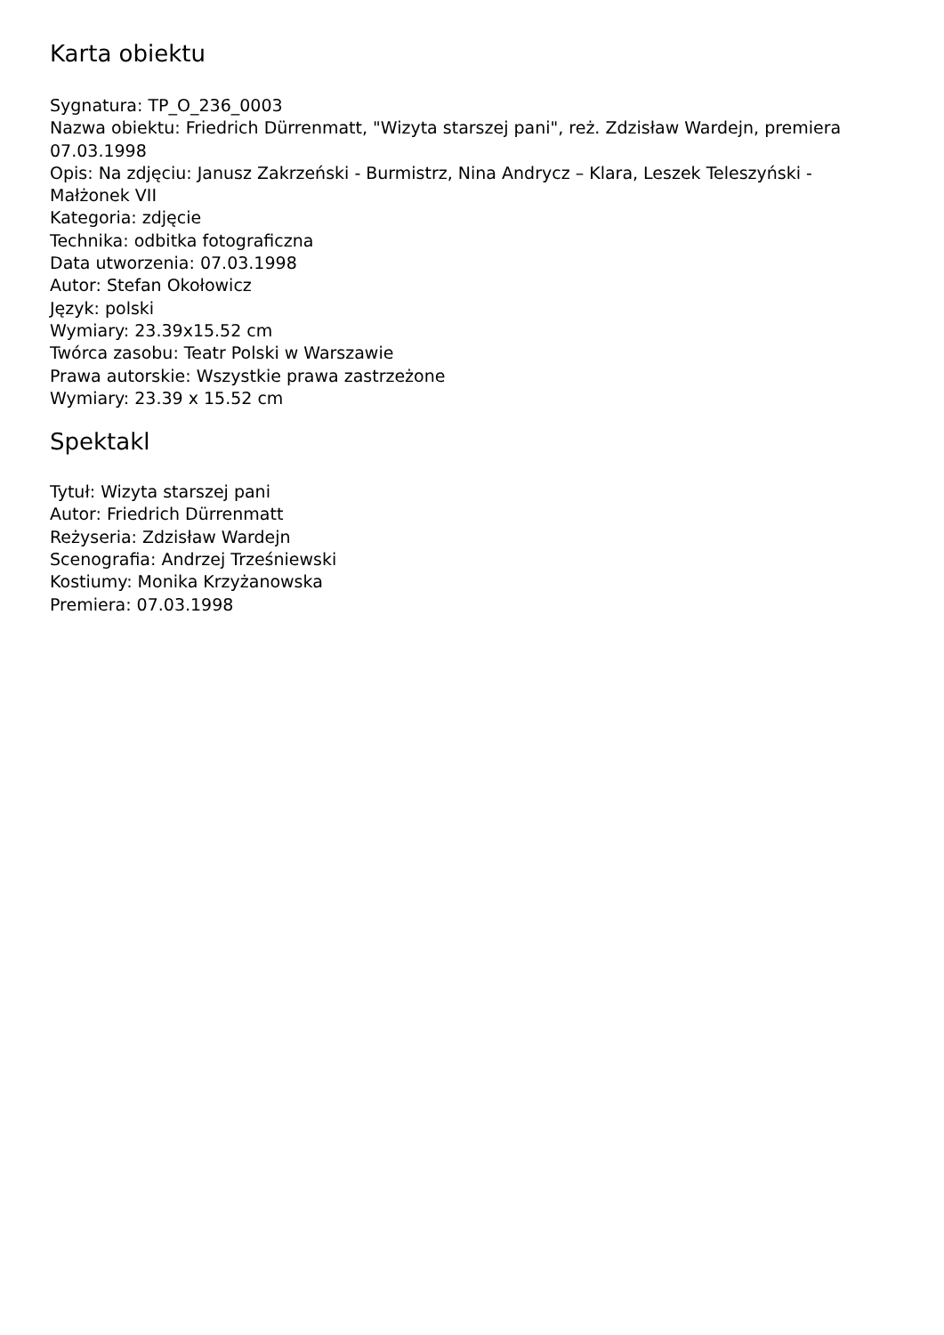Karta obiektu
Sygnatura: TP_O_236_0003
Nazwa obiektu: Friedrich Dürrenmatt, "Wizyta starszej pani", reż. Zdzisław Wardejn, premiera 07.03.1998
Opis: Na zdjęciu: Janusz Zakrzeński - Burmistrz, Nina Andrycz – Klara, Leszek Teleszyński - Małżonek VII
Kategoria: zdjęcie
Technika: odbitka fotograficzna
Data utworzenia: 07.03.1998
Autor: Stefan Okołowicz
Język: polski
Wymiary: 23.39x15.52 cm
Twórca zasobu: Teatr Polski w Warszawie
Prawa autorskie: Wszystkie prawa zastrzeżone
Wymiary: 23.39 x 15.52 cm
Spektakl
Tytuł: Wizyta starszej pani
Autor: Friedrich Dürrenmatt
Reżyseria: Zdzisław Wardejn
Scenografia: Andrzej Trześniewski
Kostiumy: Monika Krzyżanowska
Premiera: 07.03.1998